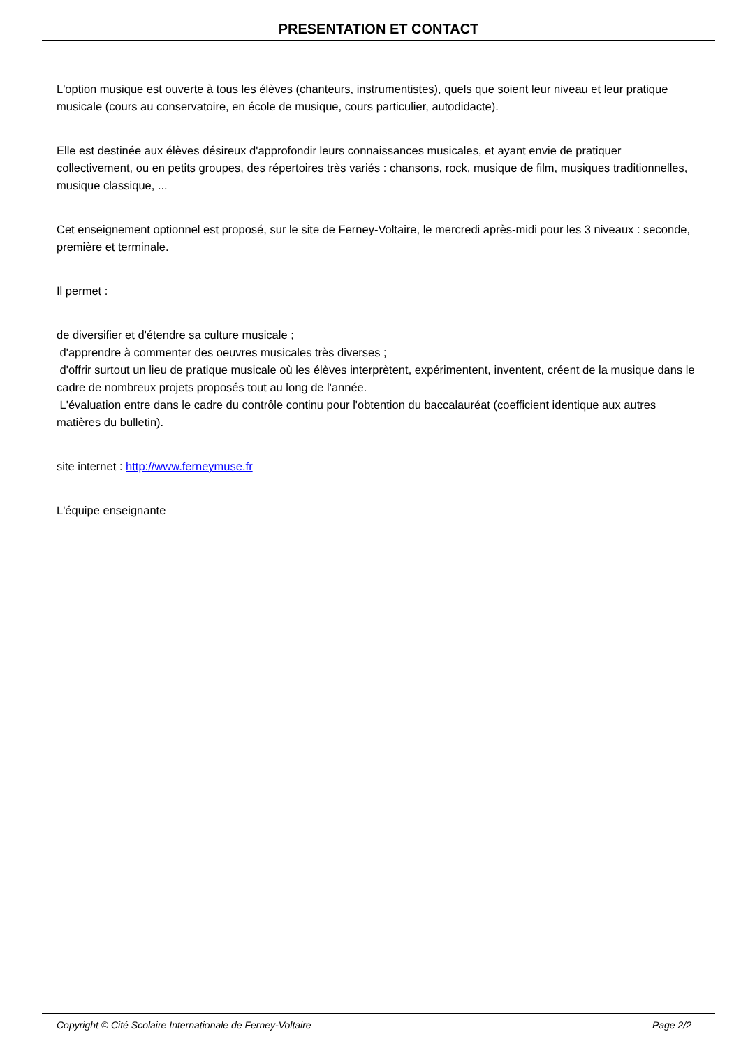PRESENTATION ET CONTACT
L'option musique est ouverte à tous les élèves (chanteurs, instrumentistes), quels que soient leur niveau et leur pratique musicale (cours au conservatoire, en école de musique, cours particulier, autodidacte).
Elle est destinée aux élèves désireux d'approfondir leurs connaissances musicales, et ayant envie de pratiquer collectivement, ou en petits groupes, des répertoires très variés : chansons, rock, musique de film, musiques traditionnelles, musique classique, ...
Cet enseignement optionnel est proposé, sur le site de Ferney-Voltaire, le mercredi après-midi pour les 3 niveaux : seconde, première et terminale.
Il permet :
de diversifier et d'étendre sa culture musicale ;
d'apprendre à commenter des oeuvres musicales très diverses ;
d'offrir surtout un lieu de pratique musicale où les élèves interprètent, expérimentent, inventent, créent de la musique dans le cadre de nombreux projets proposés tout au long de l'année.
L'évaluation entre dans le cadre du contrôle continu pour l'obtention du baccalauréat (coefficient identique aux autres matières du bulletin).
site internet : http://www.ferneymuse.fr
L'équipe enseignante
Copyright © Cité Scolaire Internationale de Ferney-Voltaire Page 2/2